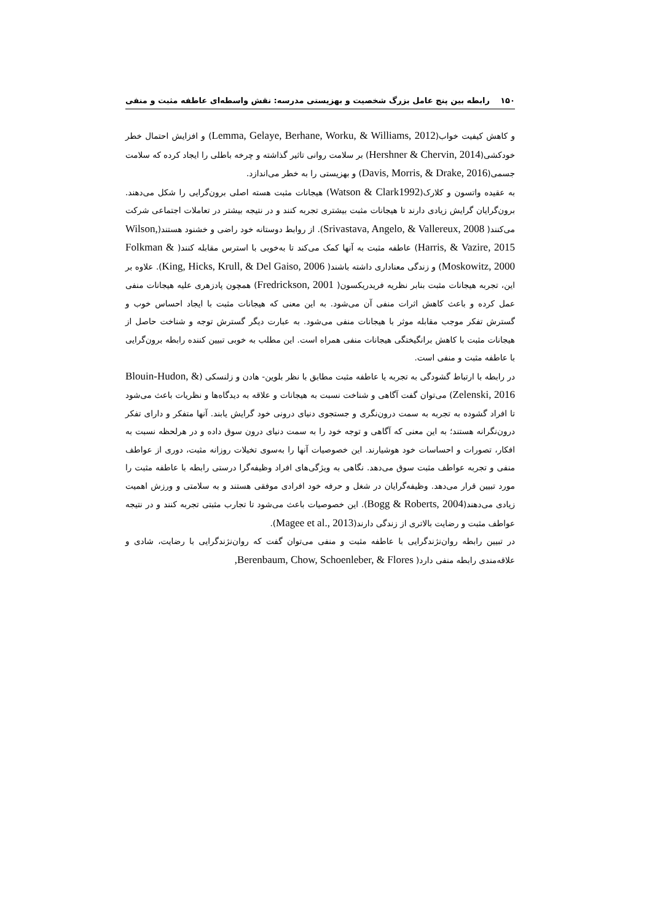۱۵۰ رابطه بین پنج عامل بزرگ شخصیت و بهزیستی مدرسه: نقش واسطه‌ای عاطفه مثبت و منفی
و کاهش کیفیت خواب(Lemma, Gelaye, Berhane, Worku, & Williams, 2012) و افزایش احتمال خطر خودکشی(Hershner & Chervin, 2014) بر سلامت روانی تاثیر گذاشته و چرخه باطلی را ایجاد کرده که سلامت جسمی(Davis, Morris, & Drake, 2016) و بهزیستی را به خطر می‌اندازد.
به عقیده واتسون و کلارک(Watson & Clark1992) هیجانات مثبت هسته اصلی برون‌گرایی را شکل می‌دهند. برون‌گرایان گرایش زیادی دارند تا هیجانات مثبت بیشتری تجربه کنند و در نتیجه بیشتر در تعاملات اجتماعی شرکت می‌کنند( Srivastava, Angelo, & Vallereux, 2008). از روابط دوستانه خود راضی و خشنود هستند(Wilson, Harris, & Vazire, 2015) عاطفه مثبت به آنها کمک می‌کند تا به‌خوبی با استرس مقابله کنند( Folkman & Moskowitz, 2000) و زندگی معناداری داشته باشند( King, Hicks, Krull, & Del Gaiso, 2006). علاوه بر این، تجربه هیجانات مثبت بنابر نظریه فریدریکسون( Fredrickson, 2001) همچون پادزهری علیه هیجانات منفی عمل کرده و باعث کاهش اثرات منفی آن می‌شود. به این معنی که هیجانات مثبت با ایجاد احساس خوب و گسترش تفکر موجب مقابله موثر با هیجانات منفی می‌شود. به عبارت دیگر گسترش توجه و شناخت حاصل از هیجانات مثبت با کاهش برانگیختگی هیجانات منفی همراه است. این مطلب به خوبی تبیین کننده رابطه برون‌گرایی با عاطفه مثبت و منفی است.
در رابطه با ارتباط گشودگی به تجربه یا عاطفه مثبت مطابق با نظر بلوین- هادن و زلنسکی (Blouin-Hudon, & Zelenski, 2016) می‌توان گفت آگاهی و شناخت نسبت به هیجانات و علاقه به دیدگاه‌ها و نظریات باعث می‌شود تا افراد گشوده به تجربه به سمت درون‌نگری و جستجوی دنیای درونی خود گرایش یابند. آنها متفکر و دارای تفکر درون‌نگرانه هستند؛ به این معنی که آگاهی و توجه خود را به سمت دنیای درون سوق داده و در هرلحظه نسبت به افکار، تصورات و احساسات خود هوشیارند. این خصوصیات آنها را به‌سوی تخیلات روزانه مثبت، دوری از عواطف منفی و تجربه عواطف مثبت سوق می‌دهد. نگاهی به ویژگی‌های افراد وظیفه‌گرا درستی رابطه با عاطفه مثبت را مورد تبیین قرار می‌دهد. وظیفه‌گرایان در شغل و حرفه خود افرادی موفقی هستند و به سلامتی و ورزش اهمیت زیادی می‌دهند(Bogg & Roberts, 2004). این خصوصیات باعث می‌شود تا تجارب مثبتی تجربه کنند و در نتیجه عواطف مثبت و رضایت بالاتری از زندگی دارند(Magee et al., 2013).
در تبیین رابطه روان‌نژندگرایی با عاطفه مثبت و منفی می‌توان گفت که روان‌نژندگرایی با رضایت، شادی و علاقه‌مندی رابطه منفی دارد( Berenbaum, Chow, Schoenleber, & Flores,